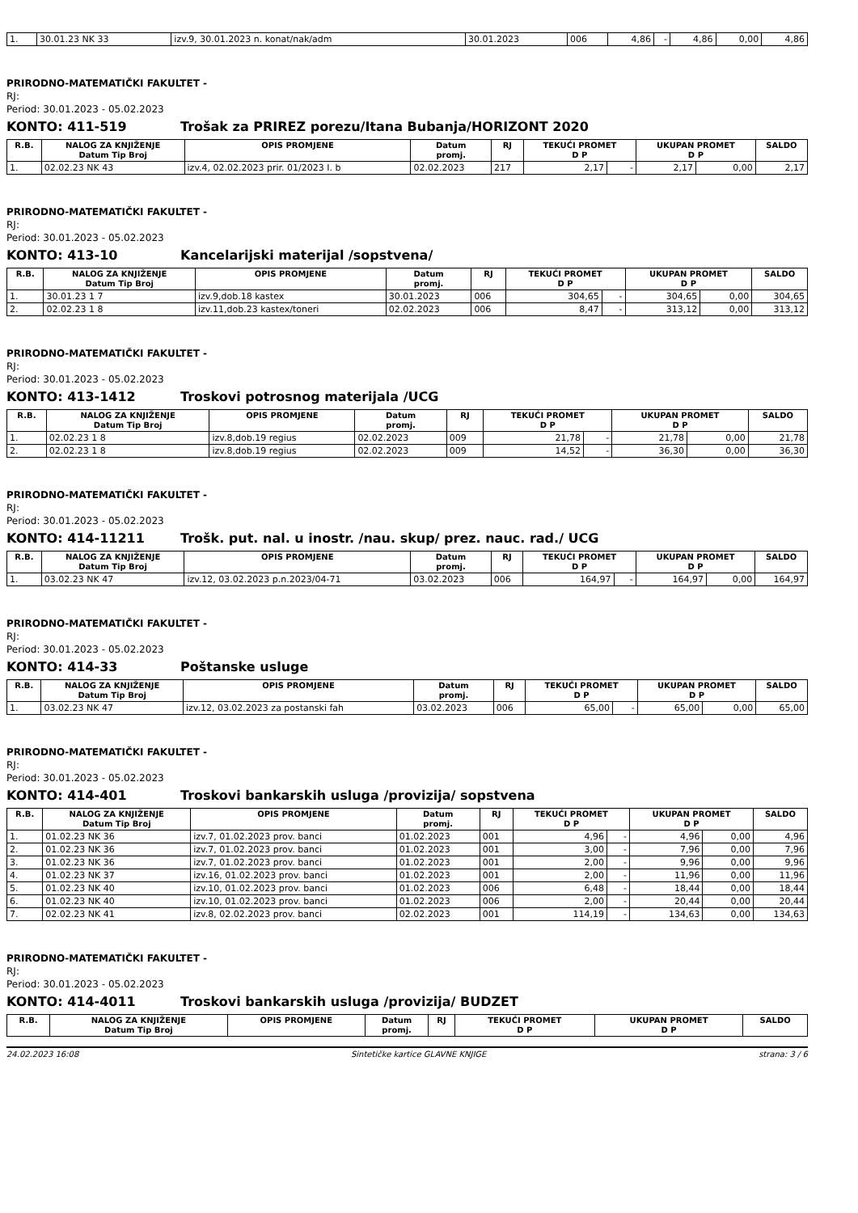| 1. | 30.01.23 NK 33 | izv.9, 30.01.2023 n. konat/nak/adm | 30.01.2023 | 006 | 4,86 | - | 4,86 | 0,00 | 4,86 |
PRIRODNO-MATEMATIČKI FAKULTET -
RJ:
Period: 30.01.2023 - 05.02.2023
KONTO: 411-519 Trošak za PRIREZ porezu/Itana Bubanja/HORIZONT 2020
| R.B. | NALOG ZA KNJIŽENJE Datum Tip Broj | OPIS PROMJENE | Datum promj. | RJ | TEKUĆI PROMET D P | | UKUPAN PROMET D P | | SALDO |
| --- | --- | --- | --- | --- | --- | --- | --- | --- | --- |
| 1. | 02.02.23 NK 43 | izv.4, 02.02.2023 prir. 01/2023 I. b | 02.02.2023 | 217 | 2,17 | - | 2,17 | 0,00 | 2,17 |
PRIRODNO-MATEMATIČKI FAKULTET -
RJ:
Period: 30.01.2023 - 05.02.2023
KONTO: 413-10 Kancelarijski materijal /sopstvena/
| R.B. | NALOG ZA KNJIŽENJE Datum Tip Broj | OPIS PROMJENE | Datum promj. | RJ | TEKUĆI PROMET D P | | UKUPAN PROMET D P | | SALDO |
| --- | --- | --- | --- | --- | --- | --- | --- | --- | --- |
| 1. | 30.01.23 1 7 | izv.9,dob.18 kastex | 30.01.2023 | 006 | 304,65 | - | 304,65 | 0,00 | 304,65 |
| 2. | 02.02.23 1 8 | izv.11,dob.23 kastex/toneri | 02.02.2023 | 006 | 8,47 | - | 313,12 | 0,00 | 313,12 |
PRIRODNO-MATEMATIČKI FAKULTET -
RJ:
Period: 30.01.2023 - 05.02.2023
KONTO: 413-1412 Troskovi potrosnog materijala /UCG
| R.B. | NALOG ZA KNJIŽENJE Datum Tip Broj | OPIS PROMJENE | Datum promj. | RJ | TEKUĆI PROMET D P | | UKUPAN PROMET D P | | SALDO |
| --- | --- | --- | --- | --- | --- | --- | --- | --- | --- |
| 1. | 02.02.23 1 8 | izv.8,dob.19 regius | 02.02.2023 | 009 | 21,78 | - | 21,78 | 0,00 | 21,78 |
| 2. | 02.02.23 1 8 | izv.8,dob.19 regius | 02.02.2023 | 009 | 14,52 | - | 36,30 | 0,00 | 36,30 |
PRIRODNO-MATEMATIČKI FAKULTET -
RJ:
Period: 30.01.2023 - 05.02.2023
KONTO: 414-11211 Trošk. put. nal. u inostr. /nau. skup/ prez. nauc. rad./ UCG
| R.B. | NALOG ZA KNJIŽENJE Datum Tip Broj | OPIS PROMJENE | Datum promj. | RJ | TEKUĆI PROMET D P | | UKUPAN PROMET D P | | SALDO |
| --- | --- | --- | --- | --- | --- | --- | --- | --- | --- |
| 1. | 03.02.23 NK 47 | izv.12, 03.02.2023 p.n.2023/04-71 | 03.02.2023 | 006 | 164,97 | - | 164,97 | 0,00 | 164,97 |
PRIRODNO-MATEMATIČKI FAKULTET -
RJ:
Period: 30.01.2023 - 05.02.2023
KONTO: 414-33 Poštanske usluge
| R.B. | NALOG ZA KNJIŽENJE Datum Tip Broj | OPIS PROMJENE | Datum promj. | RJ | TEKUĆI PROMET D P | | UKUPAN PROMET D P | | SALDO |
| --- | --- | --- | --- | --- | --- | --- | --- | --- | --- |
| 1. | 03.02.23 NK 47 | izv.12, 03.02.2023 za postanski fah | 03.02.2023 | 006 | 65,00 | - | 65,00 | 0,00 | 65,00 |
PRIRODNO-MATEMATIČKI FAKULTET -
RJ:
Period: 30.01.2023 - 05.02.2023
KONTO: 414-401 Troskovi bankarskih usluga /provizija/ sopstvena
| R.B. | NALOG ZA KNJIŽENJE Datum Tip Broj | OPIS PROMJENE | Datum promj. | RJ | TEKUĆI PROMET D P | | UKUPAN PROMET D P | | SALDO |
| --- | --- | --- | --- | --- | --- | --- | --- | --- | --- |
| 1. | 01.02.23 NK 36 | izv.7, 01.02.2023 prov. banci | 01.02.2023 | 001 | 4,96 | - | 4,96 | 0,00 | 4,96 |
| 2. | 01.02.23 NK 36 | izv.7, 01.02.2023 prov. banci | 01.02.2023 | 001 | 3,00 | - | 7,96 | 0,00 | 7,96 |
| 3. | 01.02.23 NK 36 | izv.7, 01.02.2023 prov. banci | 01.02.2023 | 001 | 2,00 | - | 9,96 | 0,00 | 9,96 |
| 4. | 01.02.23 NK 37 | izv.16, 01.02.2023 prov. banci | 01.02.2023 | 001 | 2,00 | - | 11,96 | 0,00 | 11,96 |
| 5. | 01.02.23 NK 40 | izv.10, 01.02.2023 prov. banci | 01.02.2023 | 006 | 6,48 | - | 18,44 | 0,00 | 18,44 |
| 6. | 01.02.23 NK 40 | izv.10, 01.02.2023 prov. banci | 01.02.2023 | 006 | 2,00 | - | 20,44 | 0,00 | 20,44 |
| 7. | 02.02.23 NK 41 | izv.8, 02.02.2023 prov. banci | 02.02.2023 | 001 | 114,19 | - | 134,63 | 0,00 | 134,63 |
PRIRODNO-MATEMATIČKI FAKULTET -
RJ:
Period: 30.01.2023 - 05.02.2023
KONTO: 414-4011 Troskovi bankarskih usluga /provizija/ BUDZET
| R.B. | NALOG ZA KNJIŽENJE Datum Tip Broj | OPIS PROMJENE | Datum promj. | RJ | TEKUĆI PROMET D P | UKUPAN PROMET D P | SALDO |
| --- | --- | --- | --- | --- | --- | --- | --- |
24.02.2023 16:08 Sintetičke kartice GLAVNE KNJIGE strana: 3 / 6